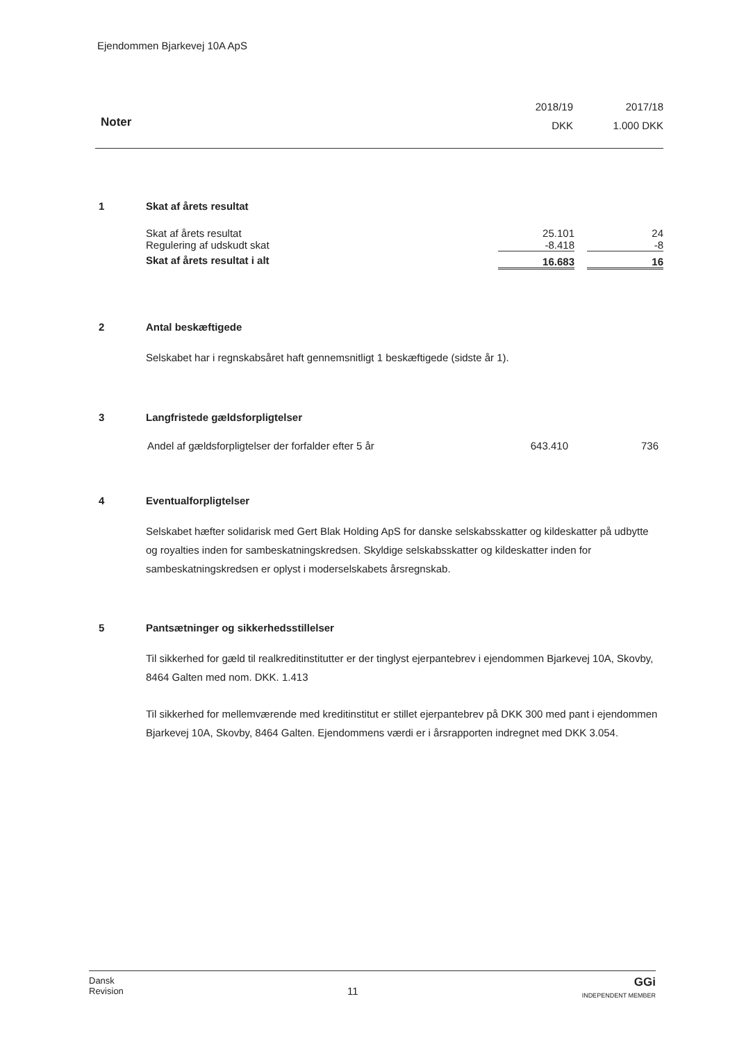Ejendommen Bjarkevej 10A ApS
| | 2018/19 | 2017/18 |
| Noter | DKK | 1.000 DKK |
1
Skat af årets resultat
| Skat af årets resultat | 25.101 | | 24 |
| Regulering af udskudt skat | -8.418 | | -8 |
| Skat af årets resultat i alt | 16.683 | | 16 |
2
Antal beskæftigede
Selskabet har i regnskabsåret haft gennemsnitligt 1 beskæftigede (sidste år 1).
3
Langfristede gældsforpligtelser
| Andel af gældsforpligtelser der forfalder efter 5 år | 643.410 | 736 |
4
Eventualforpligtelser
Selskabet hæfter solidarisk med Gert Blak Holding ApS for danske selskabsskatter og kildeskatter på udbytte og royalties inden for sambeskatningskredsen. Skyldige selskabsskatter og kildeskatter inden for sambeskatningskredsen er oplyst i moderselskabets årsregnskab.
5
Pantsætninger og sikkerhedsstillelser
Til sikkerhed for gæld til realkreditinstitutter er der tinglyst ejerpantebrev i ejendommen Bjarkevej 10A, Skovby, 8464 Galten med nom. DKK. 1.413
Til sikkerhed for mellemværende med kreditinstitut er stillet ejerpantebrev på DKK 300 med pant i ejendommen Bjarkevej 10A, Skovby, 8464 Galten. Ejendommens værdi er i årsrapporten indregnet med DKK 3.054.
Dansk
Revision
11
GGi
INDEPENDENT MEMBER